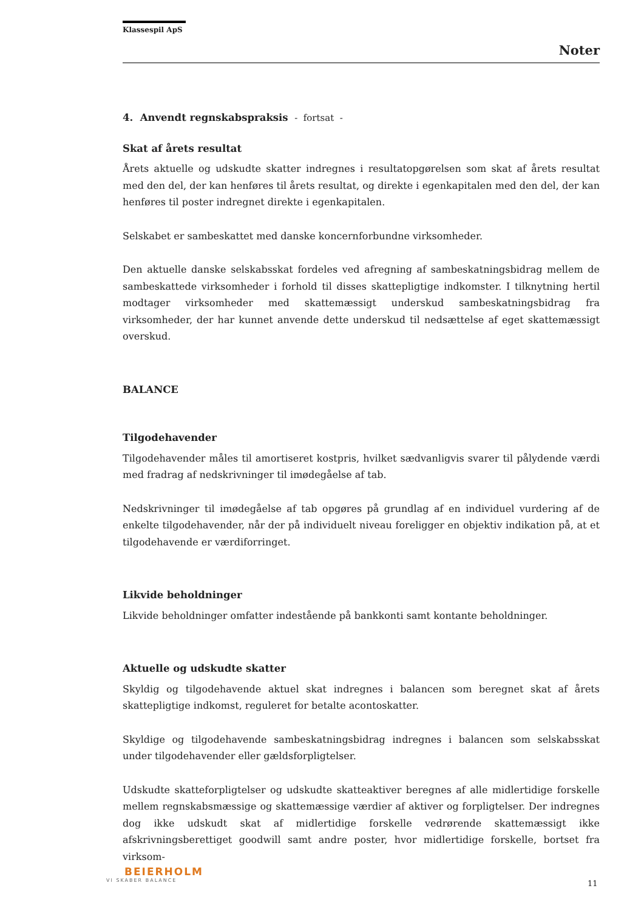Klassespil ApS
Noter
4. Anvendt regnskabspraksis - fortsat -
Skat af årets resultat
Årets aktuelle og udskudte skatter indregnes i resultatopgørelsen som skat af årets resultat med den del, der kan henføres til årets resultat, og direkte i egenkapitalen med den del, der kan henføres til poster indregnet direkte i egenkapitalen.
Selskabet er sambeskattet med danske koncernforbundne virksomheder.
Den aktuelle danske selskabsskat fordeles ved afregning af sambeskatningsbidrag mellem de sambeskattede virksomheder i forhold til disses skattepligtige indkomster. I tilknytning hertil modtager virksomheder med skattemæssigt underskud sambeskatningsbidrag fra virksomheder, der har kunnet anvende dette underskud til nedsættelse af eget skattemæssigt overskud.
BALANCE
Tilgodehavender
Tilgodehavender måles til amortiseret kostpris, hvilket sædvanligvis svarer til pålydende værdi med fradrag af nedskrivninger til imødegåelse af tab.
Nedskrivninger til imødegåelse af tab opgøres på grundlag af en individuel vurdering af de enkelte tilgodehavender, når der på individuelt niveau foreligger en objektiv indikation på, at et tilgodehavende er værdiforringet.
Likvide beholdninger
Likvide beholdninger omfatter indestående på bankkonti samt kontante beholdninger.
Aktuelle og udskudte skatter
Skyldig og tilgodehavende aktuel skat indregnes i balancen som beregnet skat af årets skattepligtige indkomst, reguleret for betalte acontoskatter.
Skyldige og tilgodehavende sambeskatningsbidrag indregnes i balancen som selskabsskat under tilgodehavender eller gældsforpligtelser.
Udskudte skatteforpligtelser og udskudte skatteaktiver beregnes af alle midlertidige forskelle mellem regnskabsmæssige og skattemæssige værdier af aktiver og forpligtelser. Der indregnes dog ikke udskudt skat af midlertidige forskelle vedrørende skattemæssigt ikke afskrivningsberettiget goodwill samt andre poster, hvor midlertidige forskelle, bortset fra virksom-
BEIERHOLM
VI SKABER BALANCE
11